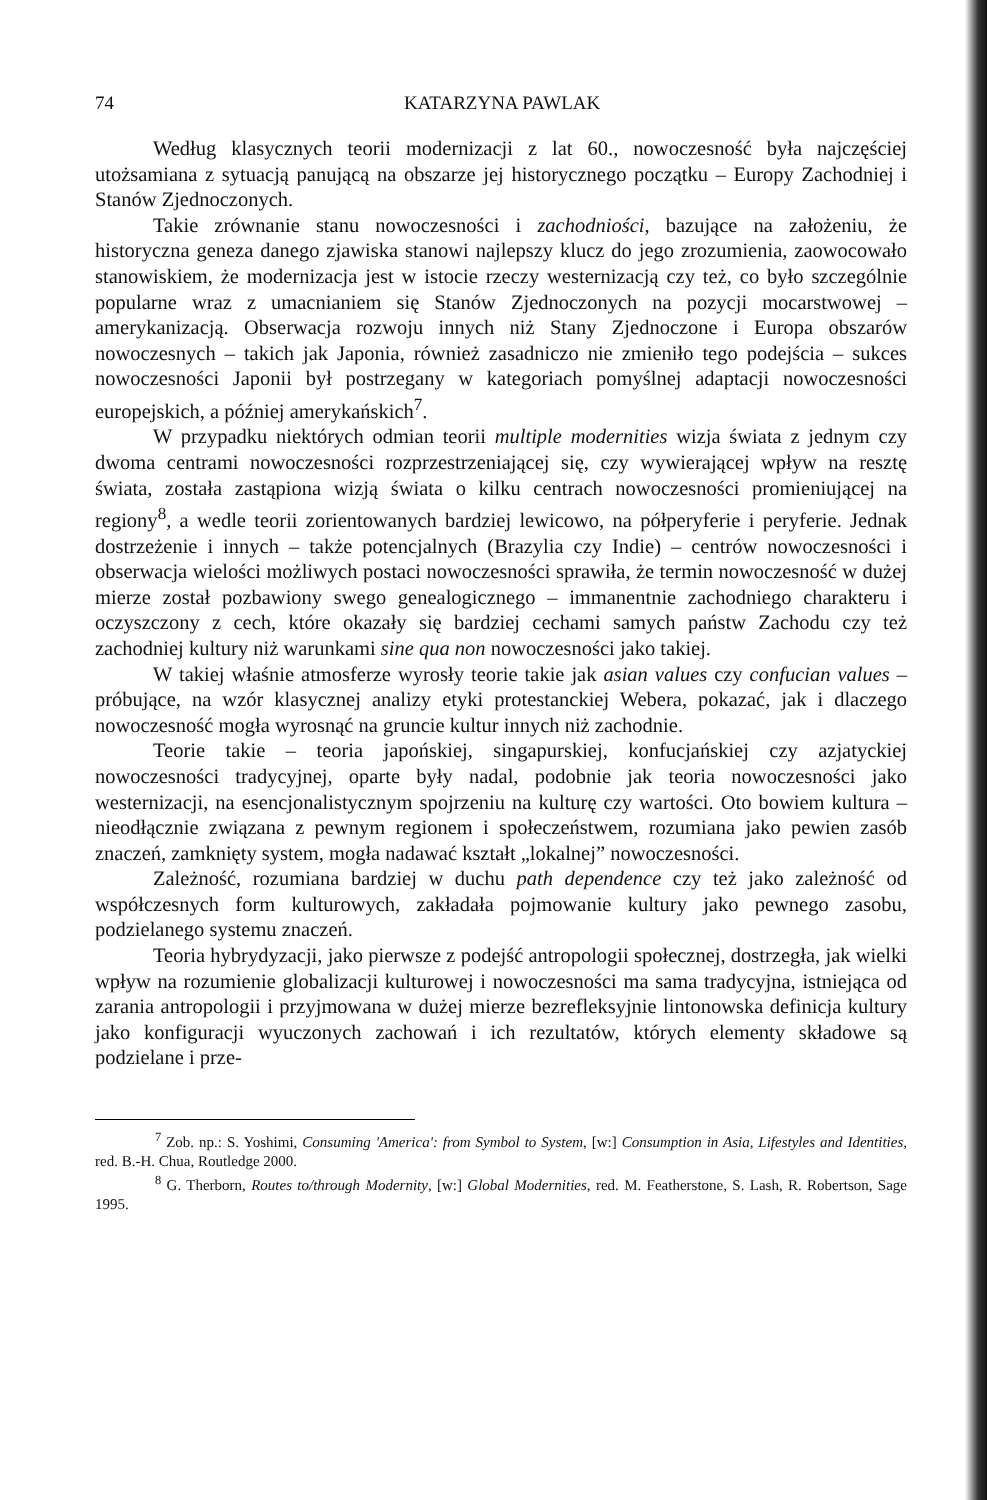74 KATARZYNA PAWLAK
Według klasycznych teorii modernizacji z lat 60., nowoczesność była najczęściej utożsamiana z sytuacją panującą na obszarze jej historycznego początku – Europy Zachodniej i Stanów Zjednoczonych.
Takie zrównanie stanu nowoczesności i zachodniości, bazujące na założeniu, że historyczna geneza danego zjawiska stanowi najlepszy klucz do jego zrozumienia, zaowocowało stanowiskiem, że modernizacja jest w istocie rzeczy westernizacją czy też, co było szczególnie popularne wraz z umacnianiem się Stanów Zjednoczonych na pozycji mocarstwowej – amerykanizacją. Obserwacja rozwoju innych niż Stany Zjednoczone i Europa obszarów nowoczesnych – takich jak Japonia, również zasadniczo nie zmieniło tego podejścia – sukces nowoczesności Japonii był postrzegany w kategoriach pomyślnej adaptacji nowoczesności europejskich, a później amerykańskich<sup>7</sup>.
W przypadku niektórych odmian teorii multiple modernities wizja świata z jednym czy dwoma centrami nowoczesności rozprzestrzeniającej się, czy wywierającej wpływ na resztę świata, została zastąpiona wizją świata o kilku centrach nowoczesności promieniującej na regiony<sup>8</sup>, a wedle teorii zorientowanych bardziej lewicowo, na półperyferie i peryferie. Jednak dostrzeżenie i innych – także potencjalnych (Brazylia czy Indie) – centrów nowoczesności i obserwacja wielości możliwych postaci nowoczesności sprawiła, że termin nowoczesność w dużej mierze został pozbawiony swego genealogicznego – immanentnie zachodniego charakteru i oczyszczony z cech, które okazały się bardziej cechami samych państw Zachodu czy też zachodniej kultury niż warunkami sine qua non nowoczesności jako takiej.
W takiej właśnie atmosferze wyrosły teorie takie jak asian values czy confucian values – próbujące, na wzór klasycznej analizy etyki protestanckiej Webera, pokazać, jak i dlaczego nowoczesność mogła wyrosnąć na gruncie kultur innych niż zachodnie.
Teorie takie – teoria japońskiej, singapurskiej, konfucjańskiej czy azjatyckiej nowoczesności tradycyjnej, oparte były nadal, podobnie jak teoria nowoczesności jako westernizacji, na esencjonalistycznym spojrzeniu na kulturę czy wartości. Oto bowiem kultura – nieodłącznie związana z pewnym regionem i społeczeństwem, rozumiana jako pewien zasób znaczeń, zamknięty system, mogła nadawać kształt „lokalnej” nowoczesności.
Zależność, rozumiana bardziej w duchu path dependence czy też jako zależność od współczesnych form kulturowych, zakładała pojmowanie kultury jako pewnego zasobu, podzielanego systemu znaczeń.
Teoria hybrydyzacji, jako pierwsze z podejść antropologii społecznej, dostrzegła, jak wielki wpływ na rozumienie globalizacji kulturowej i nowoczesności ma sama tradycyjna, istniejąca od zarania antropologii i przyjmowana w dużej mierze bezrefleksyjnie lintonowska definicja kultury jako konfiguracji wyuczonych zachowań i ich rezultatów, których elementy składowe są podzielane i prze-
<sup>7</sup> Zob. np.: S. Yoshimi, Consuming 'America': from Symbol to System, [w:] Consumption in Asia, Lifestyles and Identities, red. B.-H. Chua, Routledge 2000.
<sup>8</sup> G. Therborn, Routes to/through Modernity, [w:] Global Modernities, red. M. Featherstone, S. Lash, R. Robertson, Sage 1995.